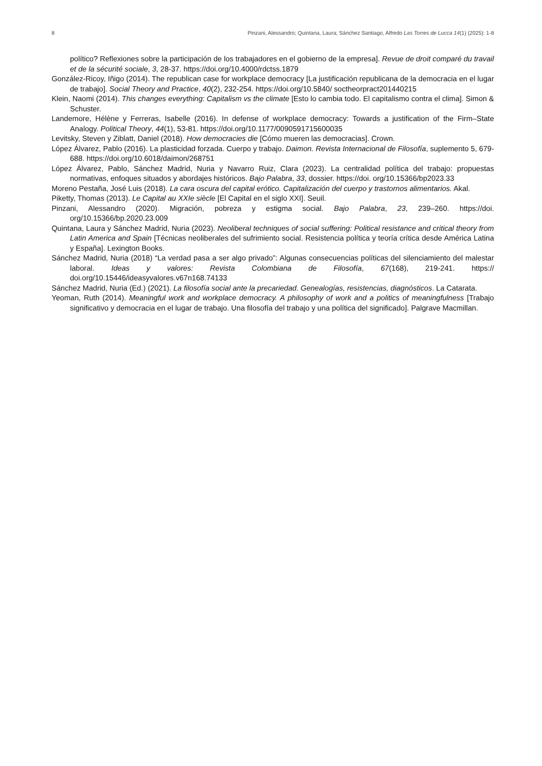8 Pinzani, Alessandro; Quintana, Laura; Sánchez Santiago, Alfredo Las Torres de Lucca 14(1) (2025): 1-8
político? Reflexiones sobre la participación de los trabajadores en el gobierno de la empresa]. Revue de droit comparé du travail et de la sécurité sociale, 3, 28-37. https://doi.org/10.4000/rdctss.1879
González-Ricoy, Iñigo (2014). The republican case for workplace democracy [La justificación republicana de la democracia en el lugar de trabajo]. Social Theory and Practice, 40(2), 232-254. https://doi.org/10.5840/ soctheorpract201440215
Klein, Naomi (2014). This changes everything: Capitalism vs the climate [Esto lo cambia todo. El capitalismo contra el clima]. Simon & Schuster.
Landemore, Hélène y Ferreras, Isabelle (2016). In defense of workplace democracy: Towards a justification of the Firm–State Analogy. Political Theory, 44(1), 53-81. https://doi.org/10.1177/0090591715600035
Levitsky, Steven y Ziblatt, Daniel (2018). How democracies die [Cómo mueren las democracias]. Crown.
López Álvarez, Pablo (2016). La plasticidad forzada. Cuerpo y trabajo. Daimon. Revista Internacional de Filosofía, suplemento 5, 679-688. https://doi.org/10.6018/daimon/268751
López Álvarez, Pablo, Sánchez Madrid, Nuria y Navarro Ruiz, Clara (2023). La centralidad política del trabajo: propuestas normativas, enfoques situados y abordajes históricos. Bajo Palabra, 33, dossier. https://doi. org/10.15366/bp2023.33
Moreno Pestaña, José Luis (2018). La cara oscura del capital erótico. Capitalización del cuerpo y trastornos alimentarios. Akal.
Piketty, Thomas (2013). Le Capital au XXIe siècle [El Capital en el siglo XXI]. Seuil.
Pinzani, Alessandro (2020). Migración, pobreza y estigma social. Bajo Palabra, 23, 239–260. https://doi. org/10.15366/bp.2020.23.009
Quintana, Laura y Sánchez Madrid, Nuria (2023). Neoliberal techniques of social suffering: Political resistance and critical theory from Latin America and Spain [Técnicas neoliberales del sufrimiento social. Resistencia política y teoría crítica desde América Latina y España]. Lexington Books.
Sánchez Madrid, Nuria (2018) “La verdad pasa a ser algo privado”: Algunas consecuencias políticas del silenciamiento del malestar laboral. Ideas y valores: Revista Colombiana de Filosofía, 67(168), 219-241. https:// doi.org/10.15446/ideasyvalores.v67n168.74133
Sánchez Madrid, Nuria (Ed.) (2021). La filosofía social ante la precariedad. Genealogías, resistencias, diagnósticos. La Catarata.
Yeoman, Ruth (2014). Meaningful work and workplace democracy. A philosophy of work and a politics of meaningfulness [Trabajo significativo y democracia en el lugar de trabajo. Una filosofía del trabajo y una política del significado]. Palgrave Macmillan.